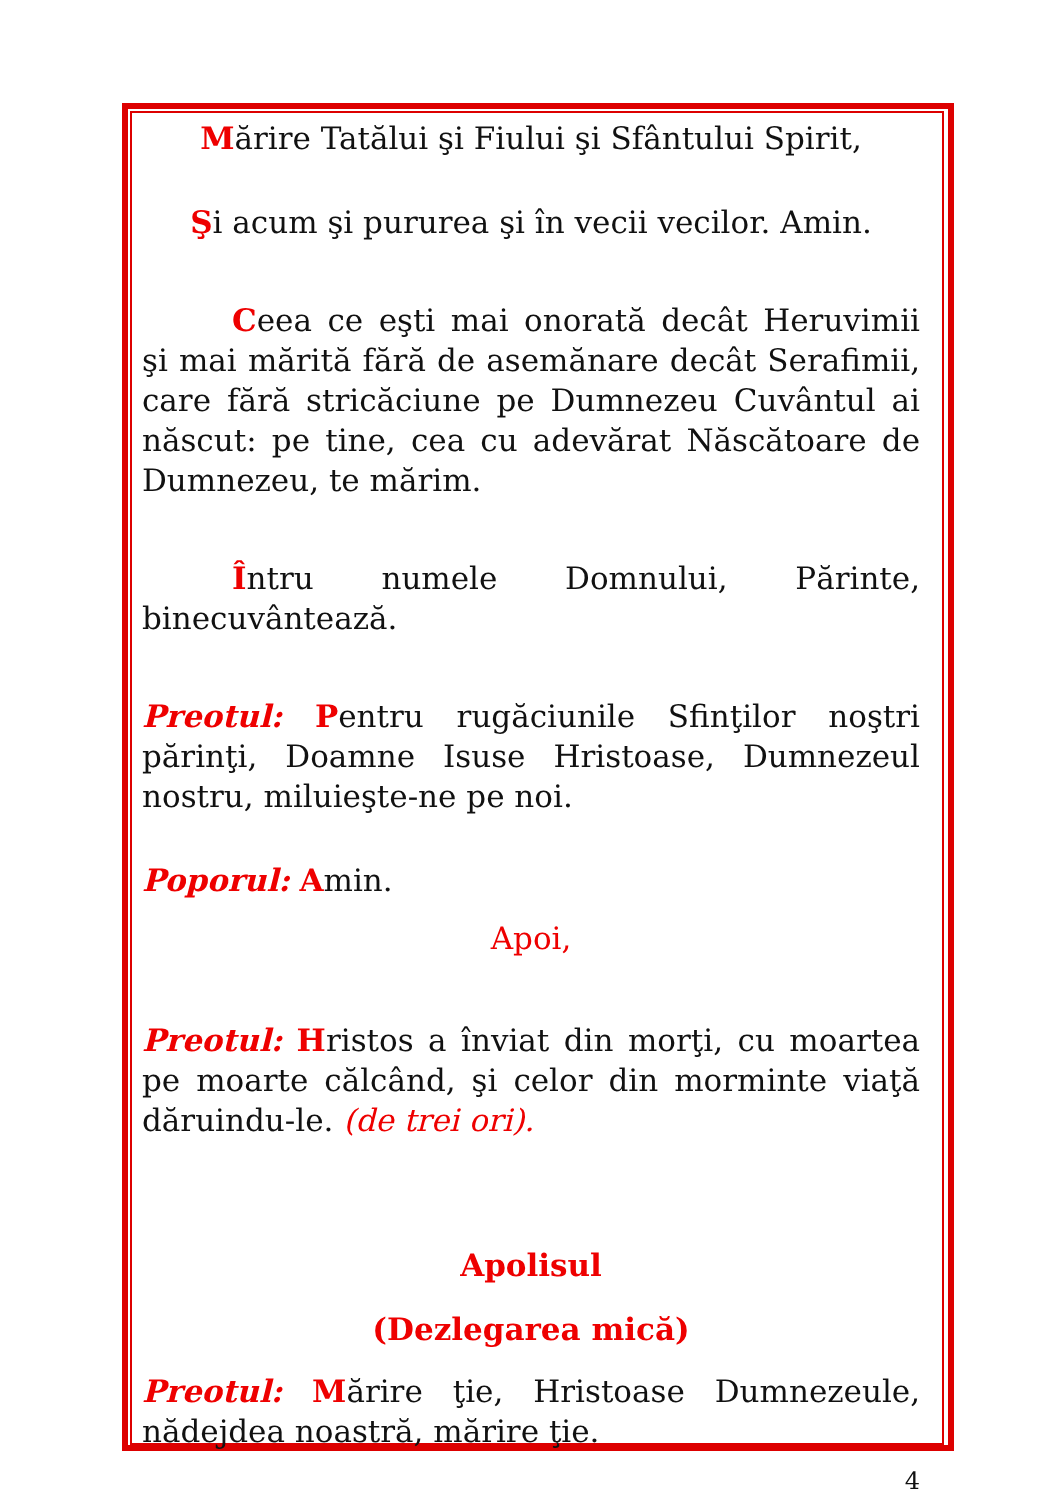Mărire Tatălui şi Fiului şi Sfântului Spirit,
Şi acum şi pururea şi în vecii vecilor. Amin.
Ceea ce eşti mai onorată decât Heruvimii şi mai mărită fără de asemănare decât Serafimii, care fără stricăciune pe Dumnezeu Cuvântul ai născut: pe tine, cea cu adevărat Născătoare de Dumnezeu, te mărim.
Întru numele Domnului, Părinte, binecuvântează.
Preotul: Pentru rugăciunile Sfinţilor noştri părinţi, Doamne Isuse Hristoase, Dumnezeul nostru, miluieşte-ne pe noi.
Poporul: Amin.
Apoi,
Preotul: Hristos a înviat din morţi, cu moartea pe moarte călcând, şi celor din morminte viaţă dăruindu-le. (de trei ori).
Apolisul
(Dezlegarea mică)
Preotul: Mărire ţie, Hristoase Dumnezeule, nădejdea noastră, mărire ţie.
4